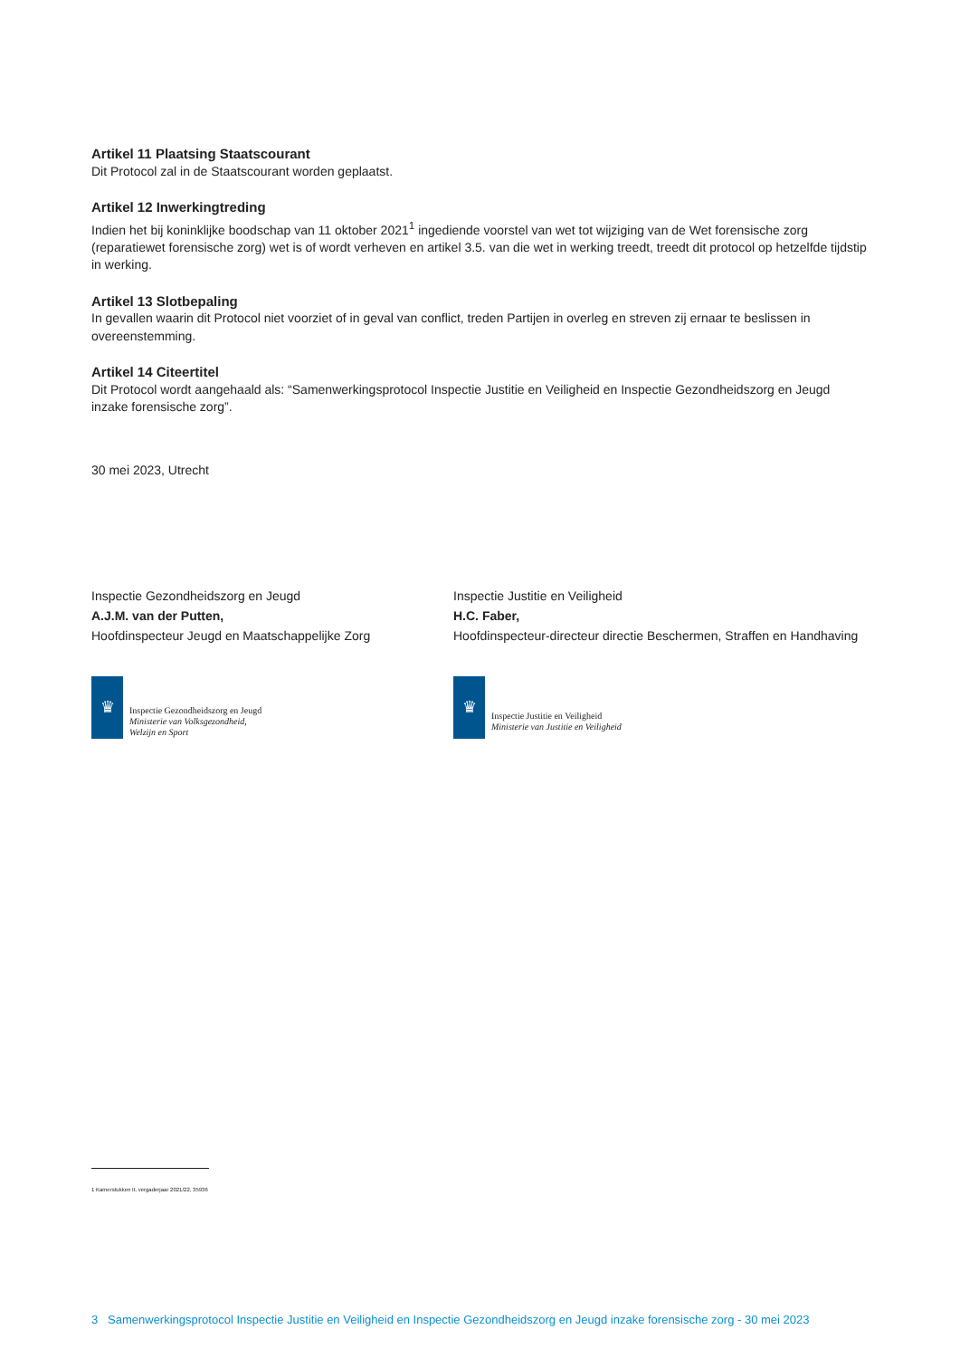Artikel 11 Plaatsing Staatscourant
Dit Protocol zal in de Staatscourant worden geplaatst.
Artikel 12 Inwerkingtreding
Indien het bij koninklijke boodschap van 11 oktober 2021<sup>1</sup> ingediende voorstel van wet tot wijziging van de Wet forensische zorg (reparatiewet forensische zorg) wet is of wordt verheven en artikel 3.5. van die wet in werking treedt, treedt dit protocol op hetzelfde tijdstip in werking.
Artikel 13 Slotbepaling
In gevallen waarin dit Protocol niet voorziet of in geval van conflict, treden Partijen in overleg en streven zij ernaar te beslissen in overeenstemming.
Artikel 14 Citeertitel
Dit Protocol wordt aangehaald als: “Samenwerkingsprotocol Inspectie Justitie en Veiligheid en Inspectie Gezondheidszorg en Jeugd inzake forensische zorg”.
30 mei 2023, Utrecht
Inspectie Gezondheidszorg en Jeugd
A.J.M. van der Putten,
Hoofdinspecteur Jeugd en Maatschappelijke Zorg
♛
Inspectie Gezondheidszorg en Jeugd
Ministerie van Volksgezondheid,
Welzijn en Sport
Inspectie Justitie en Veiligheid
H.C. Faber,
Hoofdinspecteur-directeur directie Beschermen, Straffen en Handhaving
♛
Inspectie Justitie en Veiligheid
Ministerie van Justitie en Veiligheid
1 Kamerstukken II, vergaderjaar 2021/22, 35936
3 Samenwerkingsprotocol Inspectie Justitie en Veiligheid en Inspectie Gezondheidszorg en Jeugd inzake forensische zorg - 30 mei 2023